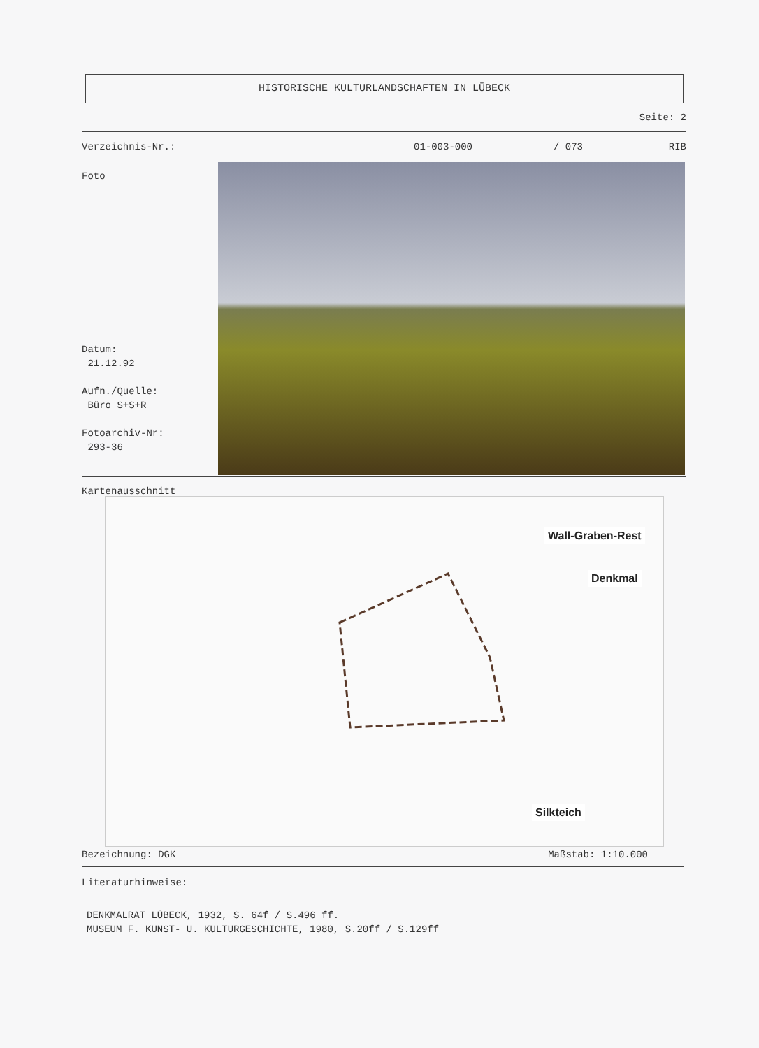HISTORISCHE KULTURLANDSCHAFTEN IN LÜBECK
Seite: 2
Verzeichnis-Nr.: 01-003-000 / 073 RIB
Foto
Datum:
21.12.92
Aufn./Quelle:
Büro S+S+R
Fotoarchiv-Nr:
293-36
Kartenausschnitt
Wall-Graben-Rest
Denkmal
Silkteich
Bezeichnung: DGK Maßstab: 1:10.000
Literaturhinweise:
DENKMALRAT LÜBECK, 1932, S. 64f / S.496 ff.
MUSEUM F. KUNST- U. KULTURGESCHICHTE, 1980, S.20ff / S.129ff